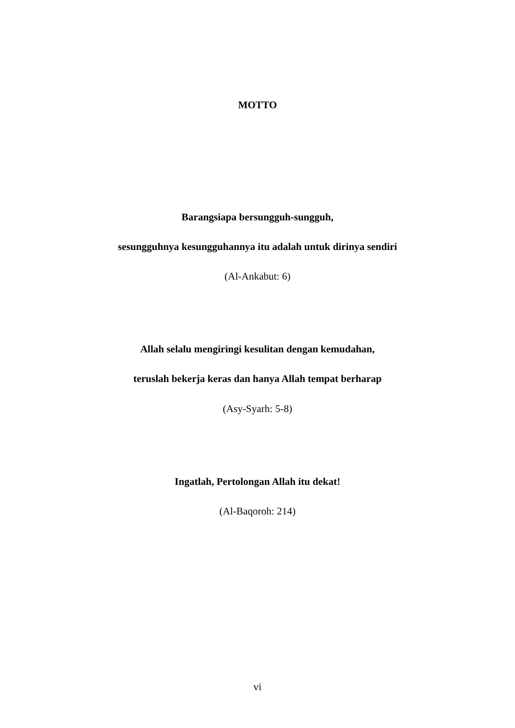MOTTO
Barangsiapa bersungguh-sungguh,
sesungguhnya kesungguhannya itu adalah untuk dirinya sendiri
(Al-Ankabut: 6)
Allah selalu mengiringi kesulitan dengan kemudahan,
teruslah bekerja keras dan hanya Allah tempat berharap
(Asy-Syarh: 5-8)
Ingatlah, Pertolongan Allah itu dekat!
(Al-Baqoroh: 214)
vi